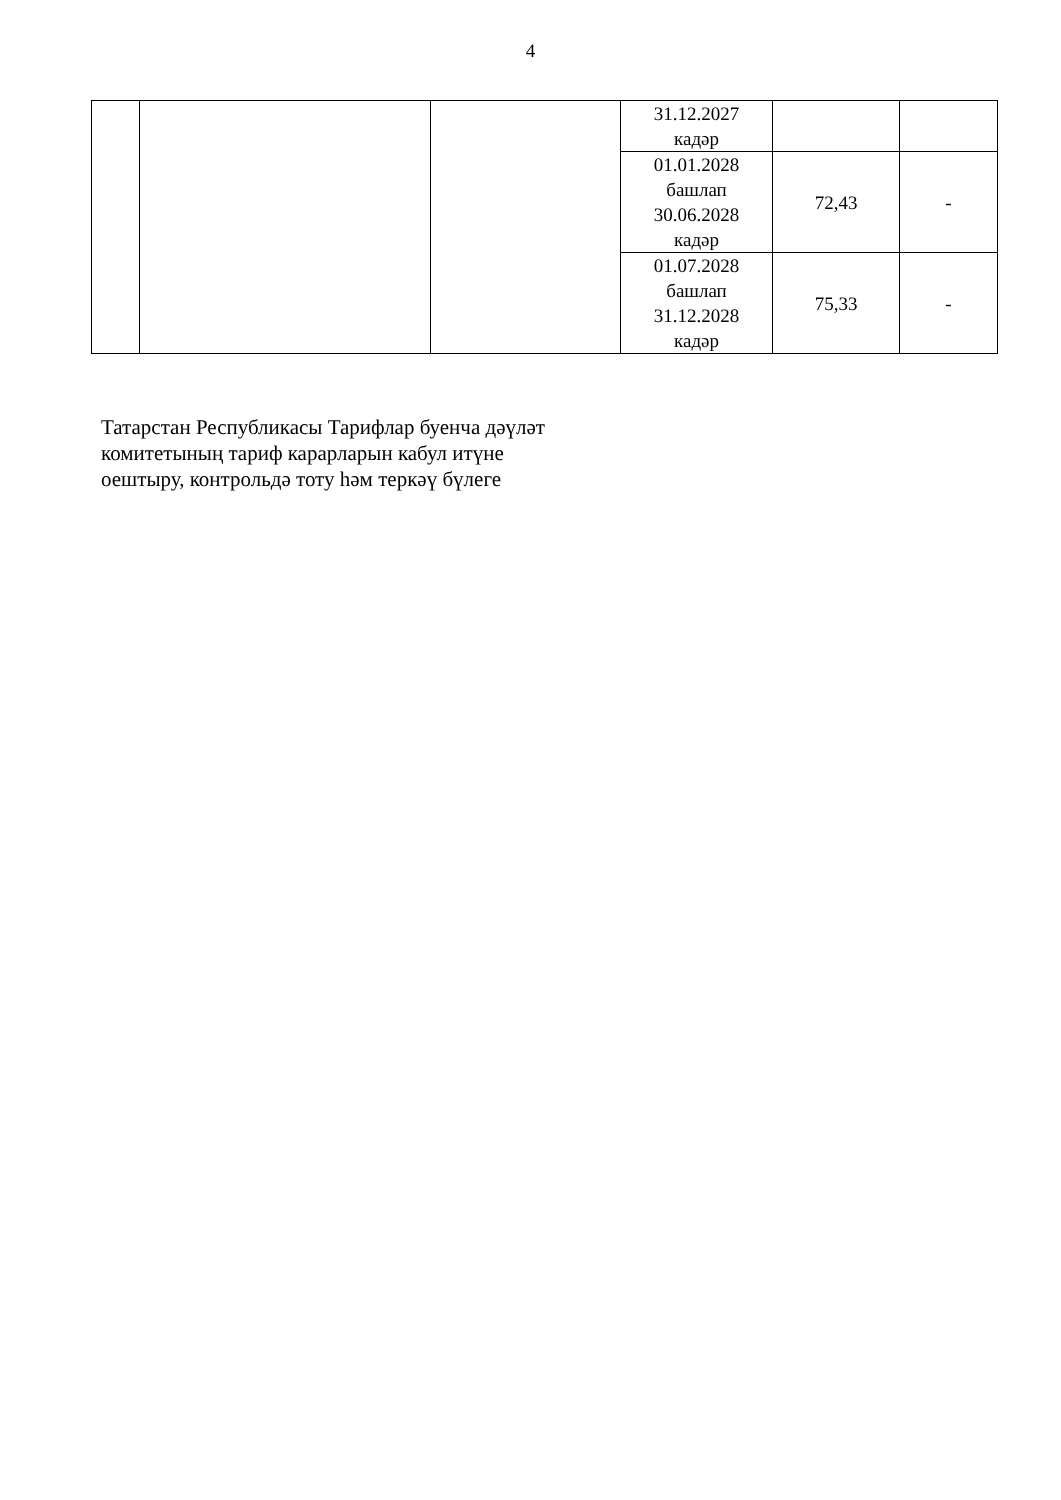4
| | | | 31.12.2027 кадәр | | |
| | | | 01.01.2028 башлап 30.06.2028 кадәр | 72,43 | - |
| | | | 01.07.2028 башлап 31.12.2028 кадәр | 75,33 | - |
Татарстан Республикасы Тарифлар буенча дәүләт
комитетының тариф карарларын кабул итүне
оештыру, контрольдә тоту һәм теркәү бүлеге